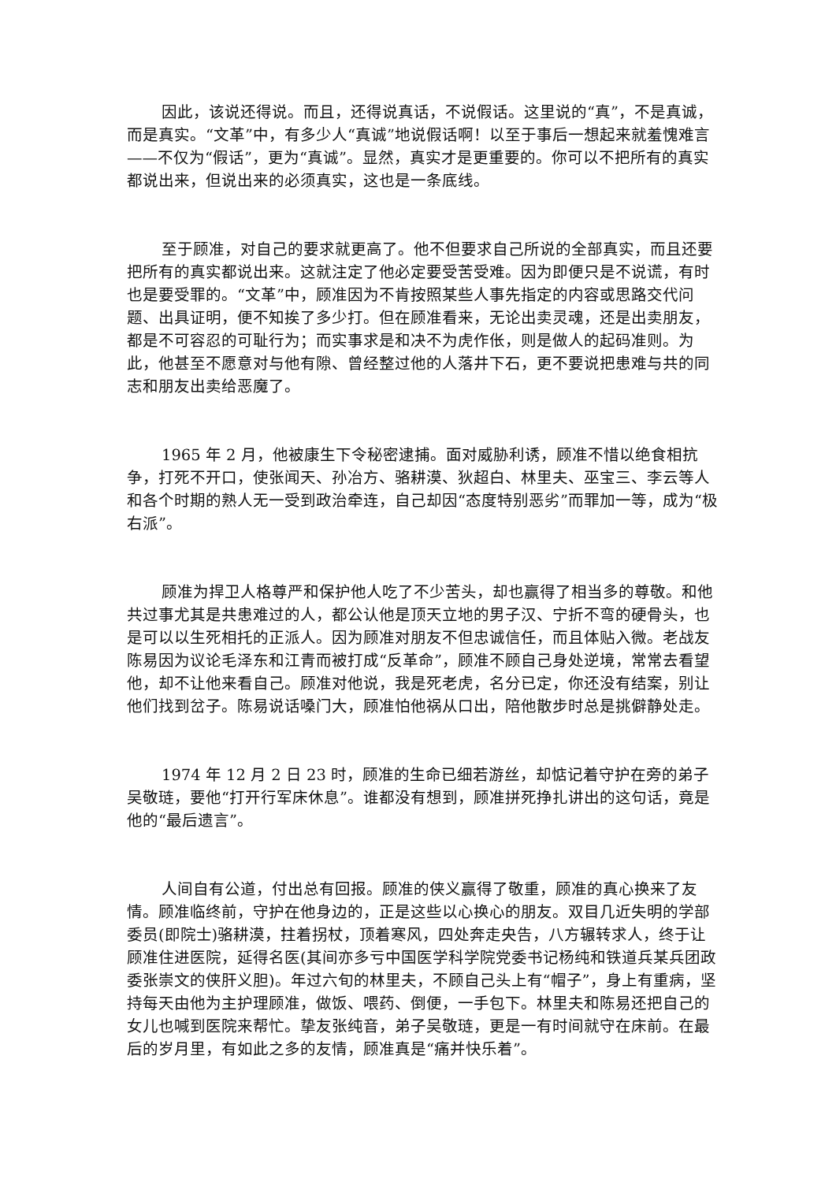因此，该说还得说。而且，还得说真话，不说假话。这里说的“真”，不是真诚，而是真实。“文革”中，有多少人“真诚”地说假话啊！以至于事后一想起来就羞愧难言——不仅为“假话”，更为“真诚”。显然，真实才是更重要的。你可以不把所有的真实都说出来，但说出来的必须真实，这也是一条底线。
至于顾准，对自己的要求就更高了。他不但要求自己所说的全部真实，而且还要把所有的真实都说出来。这就注定了他必定要受苦受难。因为即便只是不说谎，有时也是要受罪的。“文革”中，顾准因为不肯按照某些人事先指定的内容或思路交代问题、出具证明，便不知挨了多少打。但在顾准看来，无论出卖灵魂，还是出卖朋友，都是不可容忍的可耻行为；而实事求是和决不为虎作伥，则是做人的起码准则。为此，他甚至不愿意对与他有隙、曾经整过他的人落井下石，更不要说把患难与共的同志和朋友出卖给恶魔了。
1965 年 2 月，他被康生下令秘密逮捕。面对威胁利诱，顾准不惜以绝食相抗争，打死不开口，使张闻天、孙冶方、骆耕漠、狄超白、林里夫、巫宝三、李云等人和各个时期的熟人无一受到政治牵连，自己却因“态度特别恶劣”而罪加一等，成为“极右派”。
顾准为捍卫人格尊严和保护他人吃了不少苦头，却也赢得了相当多的尊敬。和他共过事尤其是共患难过的人，都公认他是顶天立地的男子汉、宁折不弯的硬骨头，也是可以以生死相托的正派人。因为顾准对朋友不但忠诚信任，而且体贴入微。老战友陈易因为议论毛泽东和江青而被打成“反革命”，顾准不顾自己身处逆境，常常去看望他，却不让他来看自己。顾准对他说，我是死老虎，名分已定，你还没有结案，别让他们找到岔子。陈易说话嗓门大，顾准怕他祸从口出，陪他散步时总是挑僻静处走。
1974 年 12 月 2 日 23 时，顾准的生命已细若游丝，却惦记着守护在旁的弟子吴敬琏，要他“打开行军床休息”。谁都没有想到，顾准拼死挣扎讲出的这句话，竟是他的“最后遗言”。
人间自有公道，付出总有回报。顾准的侠义赢得了敬重，顾准的真心换来了友情。顾准临终前，守护在他身边的，正是这些以心换心的朋友。双目几近失明的学部委员(即院士)骆耕漠，拄着拐杖，顶着寒风，四处奔走央告，八方辗转求人，终于让顾准住进医院，延得名医(其间亦多亏中国医学科学院党委书记杨纯和铁道兵某兵团政委张崇文的侠肝义胆)。年过六旬的林里夫，不顾自己头上有“帽子”，身上有重病，坚持每天由他为主护理顾准，做饭、喂药、倒便，一手包下。林里夫和陈易还把自己的女儿也喊到医院来帮忙。挚友张纯音，弟子吴敬琏，更是一有时间就守在床前。在最后的岁月里，有如此之多的友情，顾准真是“痛并快乐着”。